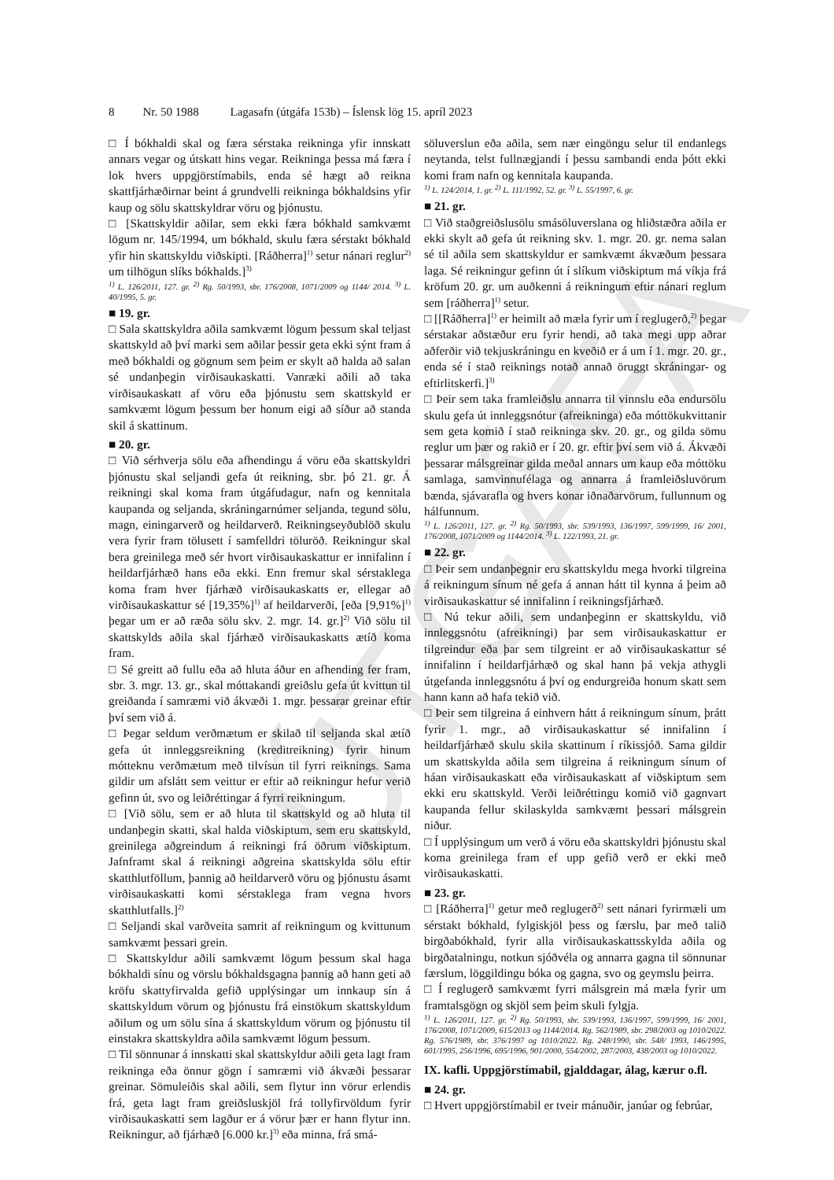ÚTGÁFA
8 Nr. 50 1988 Lagasafn (útgáfa 153b) – Íslensk lög 15. apríl 2023
□ Í bókhaldi skal og færa sérstaka reikninga yfir innskatt annars vegar og útskatt hins vegar. Reikninga þessa má færa í lok hvers uppgjörstímabils, enda sé hægt að reikna skattfjárhæðirnar beint á grundvelli reikninga bókhaldsins yfir kaup og sölu skattskyldrar vöru og þjónustu.
□ [Skattskyldir aðilar, sem ekki færa bókhald samkvæmt lögum nr. 145/1994, um bókhald, skulu færa sérstakt bókhald yfir hin skattskyldu viðskipti. [Ráðherra]<sup>1)</sup> setur nánari reglur<sup>2)</sup> um tilhögun slíks bókhalds.]<sup>3)</sup>
<sup>1)</sup> L. 126/2011, 127. gr. <sup>2)</sup> Rg. 50/1993, sbr. 176/2008, 1071/2009 og 1144/ 2014. <sup>3)</sup> L. 40/1995, 5. gr.
■ 19. gr.
□ Sala skattskyldra aðila samkvæmt lögum þessum skal teljast skattskyld að því marki sem aðilar þessir geta ekki sýnt fram á með bókhaldi og gögnum sem þeim er skylt að halda að salan sé undanþegin virðisaukaskatti. Vanræki aðili að taka virðisaukaskatt af vöru eða þjónustu sem skattskyld er samkvæmt lögum þessum ber honum eigi að síður að standa skil á skattinum.
■ 20. gr.
□ Við sérhverja sölu eða afhendingu á vöru eða skattskyldri þjónustu skal seljandi gefa út reikning, sbr. þó 21. gr. Á reikningi skal koma fram útgáfudagur, nafn og kennitala kaupanda og seljanda, skráningarnúmer seljanda, tegund sölu, magn, einingarverð og heildarverð. Reikningseyðublöð skulu vera fyrir fram tölusett í samfelldri töluröð. Reikningur skal bera greinilega með sér hvort virðisaukaskattur er innifalinn í heildarfjárhæð hans eða ekki. Enn fremur skal sérstaklega koma fram hver fjárhæð virðisaukaskatts er, ellegar að virðisaukaskattur sé [19,35%]<sup>1)</sup> af heildarverði, [eða [9,91%]<sup>1)</sup> þegar um er að ræða sölu skv. 2. mgr. 14. gr.]<sup>2)</sup> Við sölu til skattskylds aðila skal fjárhæð virðisaukaskatts ætíð koma fram.
□ Sé greitt að fullu eða að hluta áður en afhending fer fram, sbr. 3. mgr. 13. gr., skal móttakandi greiðslu gefa út kvittun til greiðanda í samræmi við ákvæði 1. mgr. þessarar greinar eftir því sem við á.
□ Þegar seldum verðmætum er skilað til seljanda skal ætíð gefa út innleggsreikning (kreditreikning) fyrir hinum mótteknu verðmætum með tilvísun til fyrri reiknings. Sama gildir um afslátt sem veittur er eftir að reikningur hefur verið gefinn út, svo og leiðréttingar á fyrri reikningum.
□ [Við sölu, sem er að hluta til skattskyld og að hluta til undanþegin skatti, skal halda viðskiptum, sem eru skattskyld, greinilega aðgreindum á reikningi frá öðrum viðskiptum. Jafnframt skal á reikningi aðgreina skattskylda sölu eftir skatthlutföllum, þannig að heildarverð vöru og þjónustu ásamt virðisaukaskatti komi sérstaklega fram vegna hvors skatthlutfalls.]<sup>2)</sup>
□ Seljandi skal varðveita samrit af reikningum og kvittunum samkvæmt þessari grein.
□ Skattskyldur aðili samkvæmt lögum þessum skal haga bókhaldi sínu og vörslu bókhaldsgagna þannig að hann geti að kröfu skattyfirvalda gefið upplýsingar um innkaup sín á skattskyldum vörum og þjónustu frá einstökum skattskyldum aðilum og um sölu sína á skattskyldum vörum og þjónustu til einstakra skattskyldra aðila samkvæmt lögum þessum.
□ Til sönnunar á innskatti skal skattskyldur aðili geta lagt fram reikninga eða önnur gögn í samræmi við ákvæði þessarar greinar. Sömuleiðis skal aðili, sem flytur inn vörur erlendis frá, geta lagt fram greiðsluskjöl frá tollyfirvöldum fyrir virðisaukaskatti sem lagður er á vörur þær er hann flytur inn. Reikningur, að fjárhæð [6.000 kr.]<sup>3)</sup> eða minna, frá smá-
söluverslun eða aðila, sem nær eingöngu selur til endanlegs neytanda, telst fullnægjandi í þessu sambandi enda þótt ekki komi fram nafn og kennitala kaupanda.
<sup>1)</sup> L. 124/2014, 1. gr. <sup>2)</sup> L. 111/1992, 52. gr. <sup>3)</sup> L. 55/1997, 6. gr.
■ 21. gr.
□ Við staðgreiðslusölu smásöluverslana og hliðstæðra aðila er ekki skylt að gefa út reikning skv. 1. mgr. 20. gr. nema salan sé til aðila sem skattskyldur er samkvæmt ákvæðum þessara laga. Sé reikningur gefinn út í slíkum viðskiptum má víkja frá kröfum 20. gr. um auðkenni á reikningum eftir nánari reglum sem [ráðherra]<sup>1)</sup> setur.
□ [[Ráðherra]<sup>1)</sup> er heimilt að mæla fyrir um í reglugerð,<sup>2)</sup> þegar sérstakar aðstæður eru fyrir hendi, að taka megi upp aðrar aðferðir við tekjuskráningu en kveðið er á um í 1. mgr. 20. gr., enda sé í stað reiknings notað annað öruggt skráningar- og eftirlitskerfi.]<sup>3)</sup>
□ Þeir sem taka framleiðslu annarra til vinnslu eða endursölu skulu gefa út innleggsnótur (afreikninga) eða móttökukvittanir sem geta komið í stað reikninga skv. 20. gr., og gilda sömu reglur um þær og rakið er í 20. gr. eftir því sem við á. Ákvæði þessarar málsgreinar gilda meðal annars um kaup eða móttöku samlaga, samvinnufélaga og annarra á framleiðsluvörum bænda, sjávarafla og hvers konar iðnaðarvörum, fullunnum og hálfunnum.
<sup>1)</sup> L. 126/2011, 127. gr. <sup>2)</sup> Rg. 50/1993, sbr. 539/1993, 136/1997, 599/1999, 16/ 2001, 176/2008, 1071/2009 og 1144/2014. <sup>3)</sup> L. 122/1993, 21. gr.
■ 22. gr.
□ Þeir sem undanþegnir eru skattskyldu mega hvorki tilgreina á reikningum sínum né gefa á annan hátt til kynna á þeim að virðisaukaskattur sé innifalinn í reikningsfjárhæð.
□ Nú tekur aðili, sem undanþeginn er skattskyldu, við innleggsnótu (afreikningi) þar sem virðisaukaskattur er tilgreindur eða þar sem tilgreint er að virðisaukaskattur sé innifalinn í heildarfjárhæð og skal hann þá vekja athygli útgefanda innleggsnótu á því og endurgreiða honum skatt sem hann kann að hafa tekið við.
□ Þeir sem tilgreina á einhvern hátt á reikningum sínum, þrátt fyrir 1. mgr., að virðisaukaskattur sé innifalinn í heildarfjárhæð skulu skila skattinum í ríkissjóð. Sama gildir um skattskylda aðila sem tilgreina á reikningum sínum of háan virðisaukaskatt eða virðisaukaskatt af viðskiptum sem ekki eru skattskyld. Verði leiðréttingu komið við gagnvart kaupanda fellur skilaskylda samkvæmt þessari málsgrein niður.
□ Í upplýsingum um verð á vöru eða skattskyldri þjónustu skal koma greinilega fram ef upp gefið verð er ekki með virðisaukaskatti.
■ 23. gr.
□ [Ráðherra]<sup>1)</sup> getur með reglugerð<sup>2)</sup> sett nánari fyrirmæli um sérstakt bókhald, fylgiskjöl þess og færslu, þar með talið birgðabókhald, fyrir alla virðisaukaskattsskylda aðila og birgðatalningu, notkun sjóðvéla og annarra gagna til sönnunar færslum, löggildingu bóka og gagna, svo og geymslu þeirra.
□ Í reglugerð samkvæmt fyrri málsgrein má mæla fyrir um framtalsgögn og skjöl sem þeim skuli fylgja.
<sup>1)</sup> L. 126/2011, 127. gr. <sup>2)</sup> Rg. 50/1993, sbr. 539/1993, 136/1997, 599/1999, 16/ 2001, 176/2008, 1071/2009, 615/2013 og 1144/2014. Rg. 562/1989, sbr. 298/2003 og 1010/2022. Rg. 576/1989, sbr. 376/1997 og 1010/2022. Rg. 248/1990, sbr. 548/ 1993, 146/1995, 601/1995, 256/1996, 695/1996, 901/2000, 554/2002, 287/2003, 438/2003 og 1010/2022.
IX. kafli. Uppgjörstímabil, gjalddagar, álag, kærur o.fl.
■ 24. gr.
□ Hvert uppgjörstímabil er tveir mánuðir, janúar og febrúar,